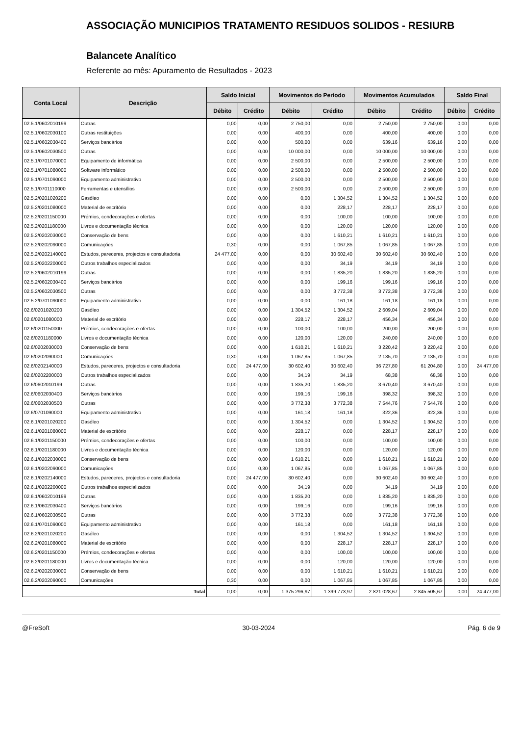ASSOCIAÇÃO MUNICIPIOS TRATAMENTO RESIDUOS SOLIDOS - RESIURB
Balancete Analítico
Referente ao mês: Apuramento de Resultados - 2023
| Conta Local | Descrição | Saldo Inicial | | Movimentos do Período | | Movimentos Acumulados | | Saldo Final | |
| --- | --- | --- | --- | --- | --- | --- | --- | --- | --- |
| | | Débito | Crédito | Débito | Crédito | Débito | Crédito | Débito | Crédito |
| 02.5.1/0602010199 | Outras | 0,00 | 0,00 | 2 750,00 | 0,00 | 2 750,00 | 2 750,00 | 0,00 | 0,00 |
| 02.5.1/0602030100 | Outras restituições | 0,00 | 0,00 | 400,00 | 0,00 | 400,00 | 400,00 | 0,00 | 0,00 |
| 02.5.1/0602030400 | Serviços bancários | 0,00 | 0,00 | 500,00 | 0,00 | 639,16 | 639,16 | 0,00 | 0,00 |
| 02.5.1/0602030500 | Outras | 0,00 | 0,00 | 10 000,00 | 0,00 | 10 000,00 | 10 000,00 | 0,00 | 0,00 |
| 02.5.1/0701070000 | Equipamento de informática | 0,00 | 0,00 | 2 500,00 | 0,00 | 2 500,00 | 2 500,00 | 0,00 | 0,00 |
| 02.5.1/0701080000 | Software informático | 0,00 | 0,00 | 2 500,00 | 0,00 | 2 500,00 | 2 500,00 | 0,00 | 0,00 |
| 02.5.1/0701090000 | Equipamento administrativo | 0,00 | 0,00 | 2 500,00 | 0,00 | 2 500,00 | 2 500,00 | 0,00 | 0,00 |
| 02.5.1/0701110000 | Ferramentas e utensílios | 0,00 | 0,00 | 2 500,00 | 0,00 | 2 500,00 | 2 500,00 | 0,00 | 0,00 |
| 02.5.2/0201020200 | Gasóleo | 0,00 | 0,00 | 0,00 | 1 304,52 | 1 304,52 | 1 304,52 | 0,00 | 0,00 |
| 02.5.2/0201080000 | Material de escritório | 0,00 | 0,00 | 0,00 | 228,17 | 228,17 | 228,17 | 0,00 | 0,00 |
| 02.5.2/0201150000 | Prémios, condecorações e ofertas | 0,00 | 0,00 | 0,00 | 100,00 | 100,00 | 100,00 | 0,00 | 0,00 |
| 02.5.2/0201180000 | Livros e documentação técnica | 0,00 | 0,00 | 0,00 | 120,00 | 120,00 | 120,00 | 0,00 | 0,00 |
| 02.5.2/0202030000 | Conservação de bens | 0,00 | 0,00 | 0,00 | 1 610,21 | 1 610,21 | 1 610,21 | 0,00 | 0,00 |
| 02.5.2/0202090000 | Comunicações | 0,30 | 0,00 | 0,00 | 1 067,85 | 1 067,85 | 1 067,85 | 0,00 | 0,00 |
| 02.5.2/0202140000 | Estudos, pareceres, projectos e consultadoria | 24 477,00 | 0,00 | 0,00 | 30 602,40 | 30 602,40 | 30 602,40 | 0,00 | 0,00 |
| 02.5.2/0202200000 | Outros trabalhos especializados | 0,00 | 0,00 | 0,00 | 34,19 | 34,19 | 34,19 | 0,00 | 0,00 |
| 02.5.2/0602010199 | Outras | 0,00 | 0,00 | 0,00 | 1 835,20 | 1 835,20 | 1 835,20 | 0,00 | 0,00 |
| 02.5.2/0602030400 | Serviços bancários | 0,00 | 0,00 | 0,00 | 199,16 | 199,16 | 199,16 | 0,00 | 0,00 |
| 02.5.2/0602030500 | Outras | 0,00 | 0,00 | 0,00 | 3 772,38 | 3 772,38 | 3 772,38 | 0,00 | 0,00 |
| 02.5.2/0701090000 | Equipamento administrativo | 0,00 | 0,00 | 0,00 | 161,18 | 161,18 | 161,18 | 0,00 | 0,00 |
| 02.6/0201020200 | Gasóleo | 0,00 | 0,00 | 1 304,52 | 1 304,52 | 2 609,04 | 2 609,04 | 0,00 | 0,00 |
| 02.6/0201080000 | Material de escritório | 0,00 | 0,00 | 228,17 | 228,17 | 456,34 | 456,34 | 0,00 | 0,00 |
| 02.6/0201150000 | Prémios, condecorações e ofertas | 0,00 | 0,00 | 100,00 | 100,00 | 200,00 | 200,00 | 0,00 | 0,00 |
| 02.6/0201180000 | Livros e documentação técnica | 0,00 | 0,00 | 120,00 | 120,00 | 240,00 | 240,00 | 0,00 | 0,00 |
| 02.6/0202030000 | Conservação de bens | 0,00 | 0,00 | 1 610,21 | 1 610,21 | 3 220,42 | 3 220,42 | 0,00 | 0,00 |
| 02.6/0202090000 | Comunicações | 0,30 | 0,30 | 1 067,85 | 1 067,85 | 2 135,70 | 2 135,70 | 0,00 | 0,00 |
| 02.6/0202140000 | Estudos, pareceres, projectos e consultadoria | 0,00 | 24 477,00 | 30 602,40 | 30 602,40 | 36 727,80 | 61 204,80 | 0,00 | 24 477,00 |
| 02.6/0202200000 | Outros trabalhos especializados | 0,00 | 0,00 | 34,19 | 34,19 | 68,38 | 68,38 | 0,00 | 0,00 |
| 02.6/0602010199 | Outras | 0,00 | 0,00 | 1 835,20 | 1 835,20 | 3 670,40 | 3 670,40 | 0,00 | 0,00 |
| 02.6/0602030400 | Serviços bancários | 0,00 | 0,00 | 199,16 | 199,16 | 398,32 | 398,32 | 0,00 | 0,00 |
| 02.6/0602030500 | Outras | 0,00 | 0,00 | 3 772,38 | 3 772,38 | 7 544,76 | 7 544,76 | 0,00 | 0,00 |
| 02.6/0701090000 | Equipamento administrativo | 0,00 | 0,00 | 161,18 | 161,18 | 322,36 | 322,36 | 0,00 | 0,00 |
| 02.6.1/0201020200 | Gasóleo | 0,00 | 0,00 | 1 304,52 | 0,00 | 1 304,52 | 1 304,52 | 0,00 | 0,00 |
| 02.6.1/0201080000 | Material de escritório | 0,00 | 0,00 | 228,17 | 0,00 | 228,17 | 228,17 | 0,00 | 0,00 |
| 02.6.1/0201150000 | Prémios, condecorações e ofertas | 0,00 | 0,00 | 100,00 | 0,00 | 100,00 | 100,00 | 0,00 | 0,00 |
| 02.6.1/0201180000 | Livros e documentação técnica | 0,00 | 0,00 | 120,00 | 0,00 | 120,00 | 120,00 | 0,00 | 0,00 |
| 02.6.1/0202030000 | Conservação de bens | 0,00 | 0,00 | 1 610,21 | 0,00 | 1 610,21 | 1 610,21 | 0,00 | 0,00 |
| 02.6.1/0202090000 | Comunicações | 0,00 | 0,30 | 1 067,85 | 0,00 | 1 067,85 | 1 067,85 | 0,00 | 0,00 |
| 02.6.1/0202140000 | Estudos, pareceres, projectos e consultadoria | 0,00 | 24 477,00 | 30 602,40 | 0,00 | 30 602,40 | 30 602,40 | 0,00 | 0,00 |
| 02.6.1/0202200000 | Outros trabalhos especializados | 0,00 | 0,00 | 34,19 | 0,00 | 34,19 | 34,19 | 0,00 | 0,00 |
| 02.6.1/0602010199 | Outras | 0,00 | 0,00 | 1 835,20 | 0,00 | 1 835,20 | 1 835,20 | 0,00 | 0,00 |
| 02.6.1/0602030400 | Serviços bancários | 0,00 | 0,00 | 199,16 | 0,00 | 199,16 | 199,16 | 0,00 | 0,00 |
| 02.6.1/0602030500 | Outras | 0,00 | 0,00 | 3 772,38 | 0,00 | 3 772,38 | 3 772,38 | 0,00 | 0,00 |
| 02.6.1/0701090000 | Equipamento administrativo | 0,00 | 0,00 | 161,18 | 0,00 | 161,18 | 161,18 | 0,00 | 0,00 |
| 02.6.2/0201020200 | Gasóleo | 0,00 | 0,00 | 0,00 | 1 304,52 | 1 304,52 | 1 304,52 | 0,00 | 0,00 |
| 02.6.2/0201080000 | Material de escritório | 0,00 | 0,00 | 0,00 | 228,17 | 228,17 | 228,17 | 0,00 | 0,00 |
| 02.6.2/0201150000 | Prémios, condecorações e ofertas | 0,00 | 0,00 | 0,00 | 100,00 | 100,00 | 100,00 | 0,00 | 0,00 |
| 02.6.2/0201180000 | Livros e documentação técnica | 0,00 | 0,00 | 0,00 | 120,00 | 120,00 | 120,00 | 0,00 | 0,00 |
| 02.6.2/0202030000 | Conservação de bens | 0,00 | 0,00 | 0,00 | 1 610,21 | 1 610,21 | 1 610,21 | 0,00 | 0,00 |
| 02.6.2/0202090000 | Comunicações | 0,30 | 0,00 | 0,00 | 1 067,85 | 1 067,85 | 1 067,85 | 0,00 | 0,00 |
| Total | | 0,00 | 0,00 | 1 375 296,97 | 1 399 773,97 | 2 821 028,67 | 2 845 505,67 | 0,00 | 24 477,00 |
@FreSoft 30-03-2024 Pág. 6 de 9